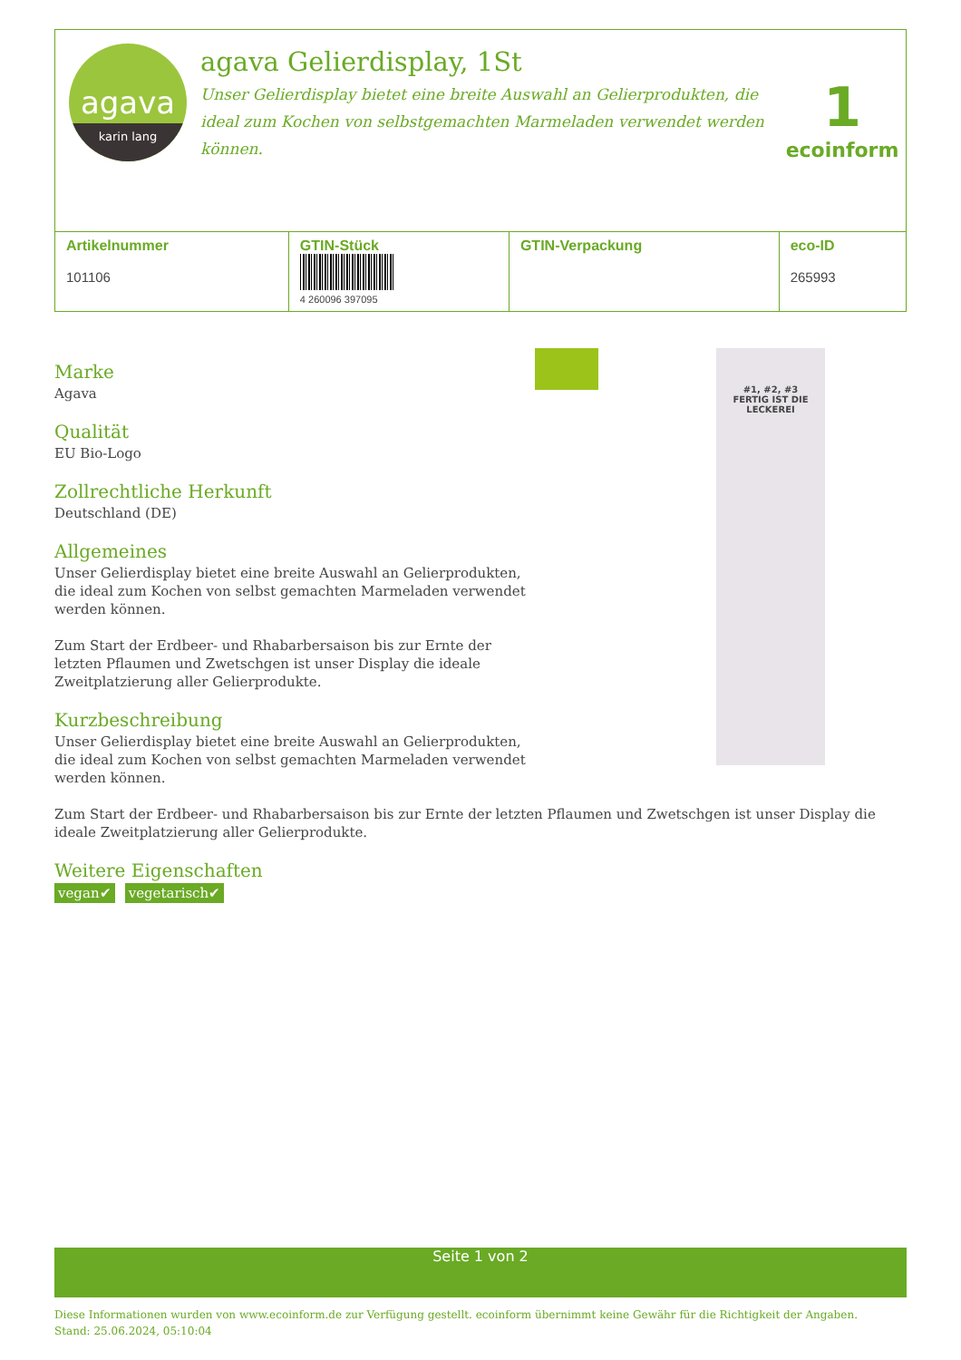agava
karin lang
agava Gelierdisplay, 1St
Unser Gelierdisplay bietet eine breite Auswahl an Gelierprodukten, die ideal zum Kochen von selbstgemachten Marmeladen verwendet werden können.
1
ecoinform
| / Artikelnummer / / --- / 101106 | GTIN-Stück 4 260096 397095 | GTIN-Verpackung | eco-ID 265993 |
Marke
Agava
Qualität
EU Bio-Logo
Zollrechtliche Herkunft
Deutschland (DE)
Allgemeines
Unser Gelierdisplay bietet eine breite Auswahl an Gelierprodukten, die ideal zum Kochen von selbst gemachten Marmeladen verwendet werden können.
Zum Start der Erdbeer- und Rhabarbersaison bis zur Ernte der letzten Pflaumen und Zwetschgen ist unser Display die ideale Zweitplatzierung aller Gelierprodukte.
Kurzbeschreibung
Unser Gelierdisplay bietet eine breite Auswahl an Gelierprodukten, die ideal zum Kochen von selbst gemachten Marmeladen verwendet werden können.
#1, #2, #3
FERTIG IST DIE LECKEREI
Zum Start der Erdbeer- und Rhabarbersaison bis zur Ernte der letzten Pflaumen und Zwetschgen ist unser Display die ideale Zweitplatzierung aller Gelierprodukte.
Weitere Eigenschaften
vegan✔ vegetarisch✔
Seite 1 von 2
Diese Informationen wurden von www.ecoinform.de zur Verfügung gestellt. ecoinform übernimmt keine Gewähr für die Richtigkeit der Angaben.
Stand: 25.06.2024, 05:10:04